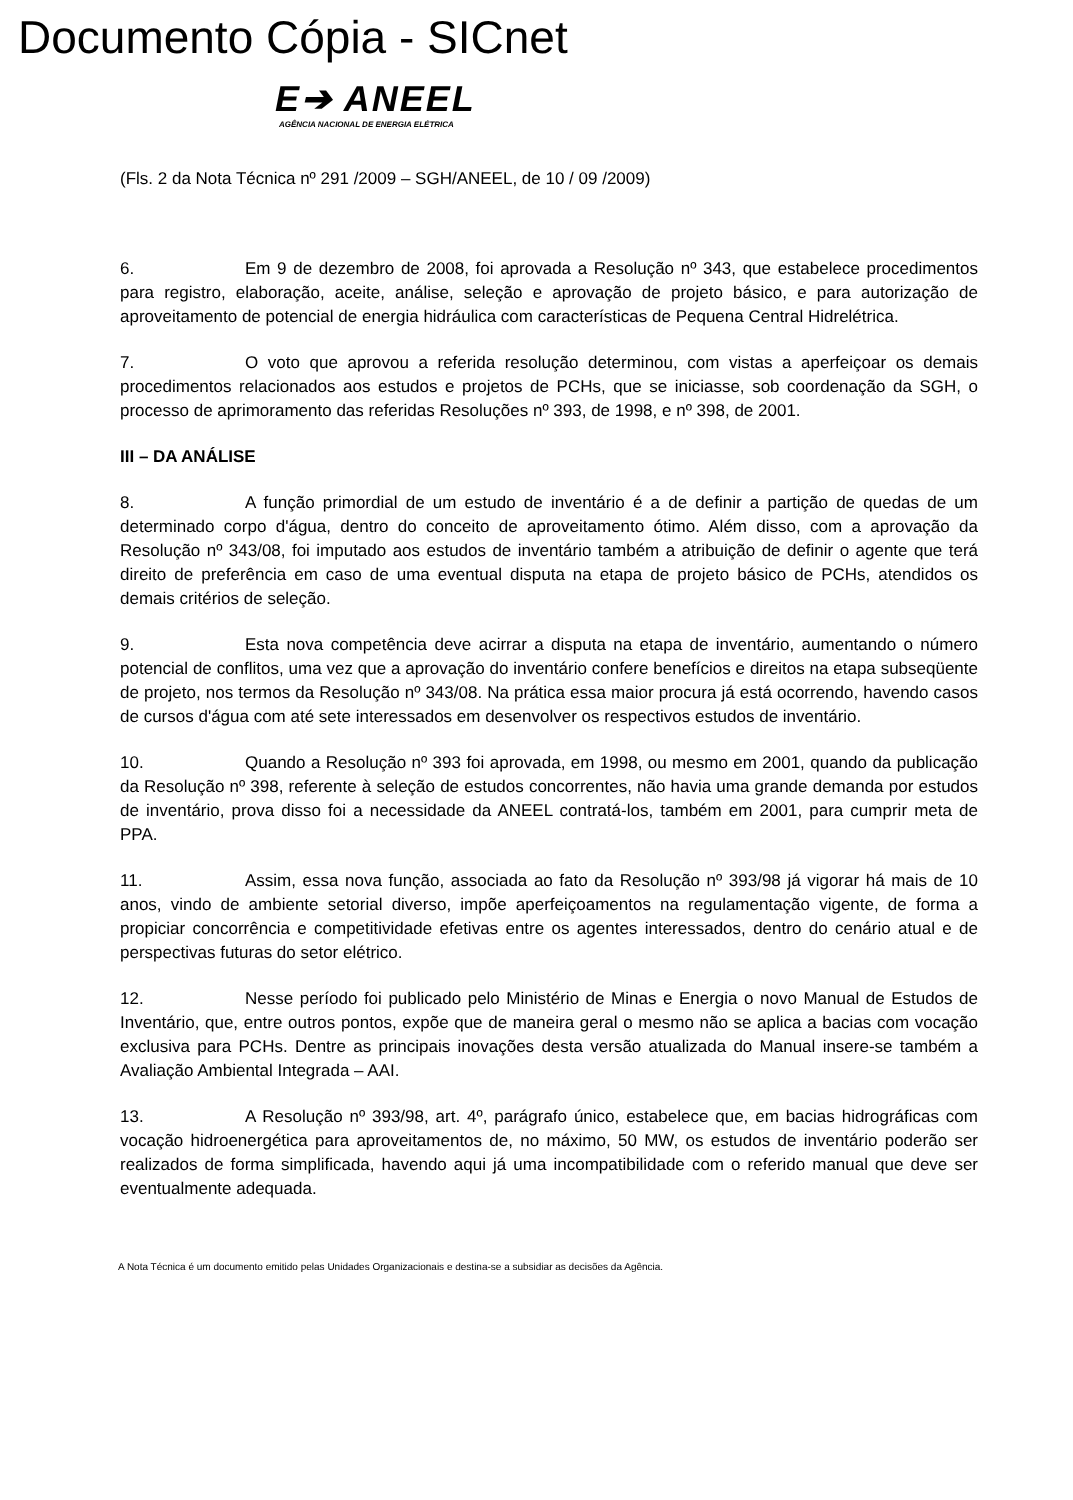Documento Cópia - SICnet
E➔ ANEEL
AGÊNCIA NACIONAL DE ENERGIA ELÉTRICA
(Fls. 2 da Nota Técnica nº 291 /2009 – SGH/ANEEL, de 10 / 09 /2009)
6. Em 9 de dezembro de 2008, foi aprovada a Resolução nº 343, que estabelece procedimentos para registro, elaboração, aceite, análise, seleção e aprovação de projeto básico, e para autorização de aproveitamento de potencial de energia hidráulica com características de Pequena Central Hidrelétrica.
7. O voto que aprovou a referida resolução determinou, com vistas a aperfeiçoar os demais procedimentos relacionados aos estudos e projetos de PCHs, que se iniciasse, sob coordenação da SGH, o processo de aprimoramento das referidas Resoluções nº 393, de 1998, e nº 398, de 2001.
III – DA ANÁLISE
8. A função primordial de um estudo de inventário é a de definir a partição de quedas de um determinado corpo d'água, dentro do conceito de aproveitamento ótimo. Além disso, com a aprovação da Resolução nº 343/08, foi imputado aos estudos de inventário também a atribuição de definir o agente que terá direito de preferência em caso de uma eventual disputa na etapa de projeto básico de PCHs, atendidos os demais critérios de seleção.
9. Esta nova competência deve acirrar a disputa na etapa de inventário, aumentando o número potencial de conflitos, uma vez que a aprovação do inventário confere benefícios e direitos na etapa subseqüente de projeto, nos termos da Resolução nº 343/08. Na prática essa maior procura já está ocorrendo, havendo casos de cursos d'água com até sete interessados em desenvolver os respectivos estudos de inventário.
10. Quando a Resolução nº 393 foi aprovada, em 1998, ou mesmo em 2001, quando da publicação da Resolução nº 398, referente à seleção de estudos concorrentes, não havia uma grande demanda por estudos de inventário, prova disso foi a necessidade da ANEEL contratá-los, também em 2001, para cumprir meta de PPA.
11. Assim, essa nova função, associada ao fato da Resolução nº 393/98 já vigorar há mais de 10 anos, vindo de ambiente setorial diverso, impõe aperfeiçoamentos na regulamentação vigente, de forma a propiciar concorrência e competitividade efetivas entre os agentes interessados, dentro do cenário atual e de perspectivas futuras do setor elétrico.
12. Nesse período foi publicado pelo Ministério de Minas e Energia o novo Manual de Estudos de Inventário, que, entre outros pontos, expõe que de maneira geral o mesmo não se aplica a bacias com vocação exclusiva para PCHs. Dentre as principais inovações desta versão atualizada do Manual insere-se também a Avaliação Ambiental Integrada – AAI.
13. A Resolução nº 393/98, art. 4º, parágrafo único, estabelece que, em bacias hidrográficas com vocação hidroenergética para aproveitamentos de, no máximo, 50 MW, os estudos de inventário poderão ser realizados de forma simplificada, havendo aqui já uma incompatibilidade com o referido manual que deve ser eventualmente adequada.
A Nota Técnica é um documento emitido pelas Unidades Organizacionais e destina-se a subsidiar as decisões da Agência.